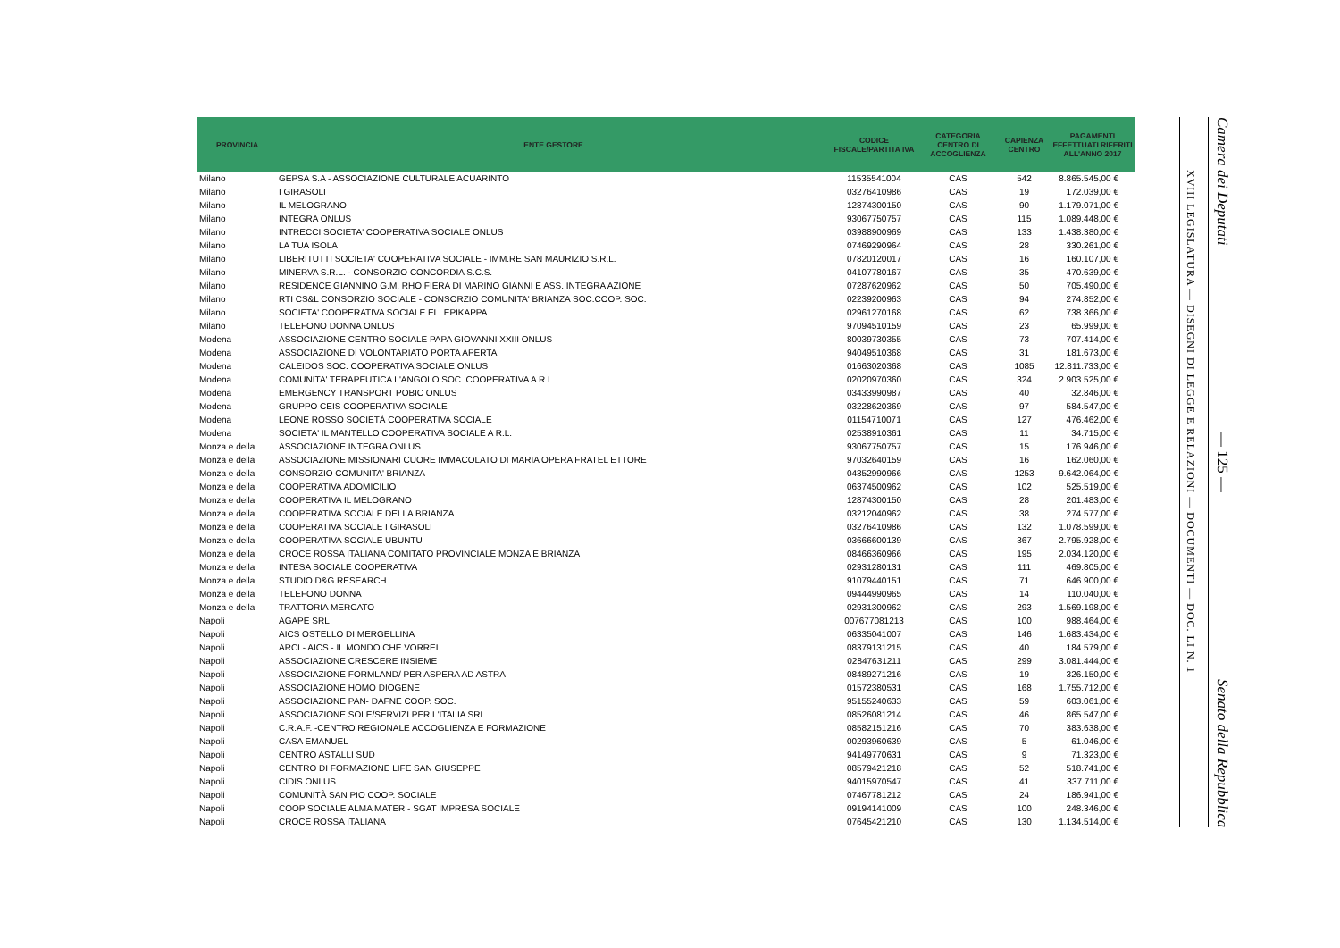| PROVINCIA | ENTE GESTORE | CODICE FISCALE/PARTITA IVA | CATEGORIA CENTRO DI ACCOGLIENZA | CAPIENZA CENTRO | PAGAMENTI EFFETTUATI RIFERITI ALL'ANNO 2017 |
| --- | --- | --- | --- | --- | --- |
| Milano | GEPSA S.A - ASSOCIAZIONE CULTURALE ACUARINTO | 11535541004 | CAS | 542 | 8.865.545,00 € |
| Milano | I GIRASOLI | 03276410986 | CAS | 19 | 172.039,00 € |
| Milano | IL MELOGRANO | 12874300150 | CAS | 90 | 1.179.071,00 € |
| Milano | INTEGRA ONLUS | 93067750757 | CAS | 115 | 1.089.448,00 € |
| Milano | INTRECCI SOCIETA' COOPERATIVA SOCIALE ONLUS | 03988900969 | CAS | 133 | 1.438.380,00 € |
| Milano | LA TUA ISOLA | 07469290964 | CAS | 28 | 330.261,00 € |
| Milano | LIBERITUTTI SOCIETA' COOPERATIVA SOCIALE - IMM.RE SAN MAURIZIO S.R.L. | 07820120017 | CAS | 16 | 160.107,00 € |
| Milano | MINERVA S.R.L. - CONSORZIO CONCORDIA S.C.S. | 04107780167 | CAS | 35 | 470.639,00 € |
| Milano | RESIDENCE GIANNINO G.M. RHO FIERA DI MARINO GIANNI E ASS. INTEGRA AZIONE | 07287620962 | CAS | 50 | 705.490,00 € |
| Milano | RTI CS&L CONSORZIO SOCIALE - CONSORZIO COMUNITA' BRIANZA SOC.COOP. SOC. | 02239200963 | CAS | 94 | 274.852,00 € |
| Milano | SOCIETA' COOPERATIVA SOCIALE ELLEPIKAPPA | 02961270168 | CAS | 62 | 738.366,00 € |
| Milano | TELEFONO DONNA ONLUS | 97094510159 | CAS | 23 | 65.999,00 € |
| Modena | ASSOCIAZIONE CENTRO SOCIALE PAPA GIOVANNI XXIII ONLUS | 80039730355 | CAS | 73 | 707.414,00 € |
| Modena | ASSOCIAZIONE DI VOLONTARIATO PORTA APERTA | 94049510368 | CAS | 31 | 181.673,00 € |
| Modena | CALEIDOS SOC. COOPERATIVA SOCIALE ONLUS | 01663020368 | CAS | 1085 | 12.811.733,00 € |
| Modena | COMUNITA' TERAPEUTICA L'ANGOLO SOC. COOPERATIVA A R.L. | 02020970360 | CAS | 324 | 2.903.525,00 € |
| Modena | EMERGENCY TRANSPORT POBIC ONLUS | 03433990987 | CAS | 40 | 32.846,00 € |
| Modena | GRUPPO CEIS COOPERATIVA SOCIALE | 03228620369 | CAS | 97 | 584.547,00 € |
| Modena | LEONE ROSSO SOCIETÀ COOPERATIVA SOCIALE | 01154710071 | CAS | 127 | 476.462,00 € |
| Modena | SOCIETA' IL MANTELLO COOPERATIVA SOCIALE A R.L. | 02538910361 | CAS | 11 | 34.715,00 € |
| Monza e della | ASSOCIAZIONE INTEGRA ONLUS | 93067750757 | CAS | 15 | 176.946,00 € |
| Monza e della | ASSOCIAZIONE MISSIONARI CUORE IMMACOLATO DI MARIA OPERA FRATEL ETTORE | 97032640159 | CAS | 16 | 162.060,00 € |
| Monza e della | CONSORZIO COMUNITA' BRIANZA | 04352990966 | CAS | 1253 | 9.642.064,00 € |
| Monza e della | COOPERATIVA ADOMICILIO | 06374500962 | CAS | 102 | 525.519,00 € |
| Monza e della | COOPERATIVA IL MELOGRANO | 12874300150 | CAS | 28 | 201.483,00 € |
| Monza e della | COOPERATIVA SOCIALE DELLA BRIANZA | 03212040962 | CAS | 38 | 274.577,00 € |
| Monza e della | COOPERATIVA SOCIALE I GIRASOLI | 03276410986 | CAS | 132 | 1.078.599,00 € |
| Monza e della | COOPERATIVA SOCIALE UBUNTU | 03666600139 | CAS | 367 | 2.795.928,00 € |
| Monza e della | CROCE ROSSA ITALIANA COMITATO PROVINCIALE MONZA E BRIANZA | 08466360966 | CAS | 195 | 2.034.120,00 € |
| Monza e della | INTESA SOCIALE COOPERATIVA | 02931280131 | CAS | 111 | 469.805,00 € |
| Monza e della | STUDIO D&G RESEARCH | 91079440151 | CAS | 71 | 646.900,00 € |
| Monza e della | TELEFONO DONNA | 09444990965 | CAS | 14 | 110.040,00 € |
| Monza e della | TRATTORIA MERCATO | 02931300962 | CAS | 293 | 1.569.198,00 € |
| Napoli | AGAPE SRL | 007677081213 | CAS | 100 | 988.464,00 € |
| Napoli | AICS OSTELLO DI MERGELLINA | 06335041007 | CAS | 146 | 1.683.434,00 € |
| Napoli | ARCI - AICS - IL MONDO CHE VORREI | 08379131215 | CAS | 40 | 184.579,00 € |
| Napoli | ASSOCIAZIONE CRESCERE INSIEME | 02847631211 | CAS | 299 | 3.081.444,00 € |
| Napoli | ASSOCIAZIONE FORMLAND/ PER ASPERA AD ASTRA | 08489271216 | CAS | 19 | 326.150,00 € |
| Napoli | ASSOCIAZIONE HOMO DIOGENE | 01572380531 | CAS | 168 | 1.755.712,00 € |
| Napoli | ASSOCIAZIONE PAN- DAFNE COOP. SOC. | 95155240633 | CAS | 59 | 603.061,00 € |
| Napoli | ASSOCIAZIONE SOLE/SERVIZI PER L'ITALIA SRL | 08526081214 | CAS | 46 | 865.547,00 € |
| Napoli | C.R.A.F. -CENTRO REGIONALE ACCOGLIENZA E FORMAZIONE | 08582151216 | CAS | 70 | 383.638,00 € |
| Napoli | CASA EMANUEL | 00293960639 | CAS | 5 | 61.046,00 € |
| Napoli | CENTRO ASTALLI SUD | 94149770631 | CAS | 9 | 71.323,00 € |
| Napoli | CENTRO DI FORMAZIONE LIFE SAN GIUSEPPE | 08579421218 | CAS | 52 | 518.741,00 € |
| Napoli | CIDIS ONLUS | 94015970547 | CAS | 41 | 337.711,00 € |
| Napoli | COMUNITÀ SAN PIO COOP. SOCIALE | 07467781212 | CAS | 24 | 186.941,00 € |
| Napoli | COOP SOCIALE ALMA MATER - SGAT IMPRESA SOCIALE | 09194141009 | CAS | 100 | 248.346,00 € |
| Napoli | CROCE ROSSA ITALIANA | 07645421210 | CAS | 130 | 1.134.514,00 € |
XVIII LEGISLATURA — DISEGNI DI LEGGE E RELAZIONI — DOCUMENTI — DOC. LI N. 1
Camera dei Deputati — 125 — Senato della Repubblica